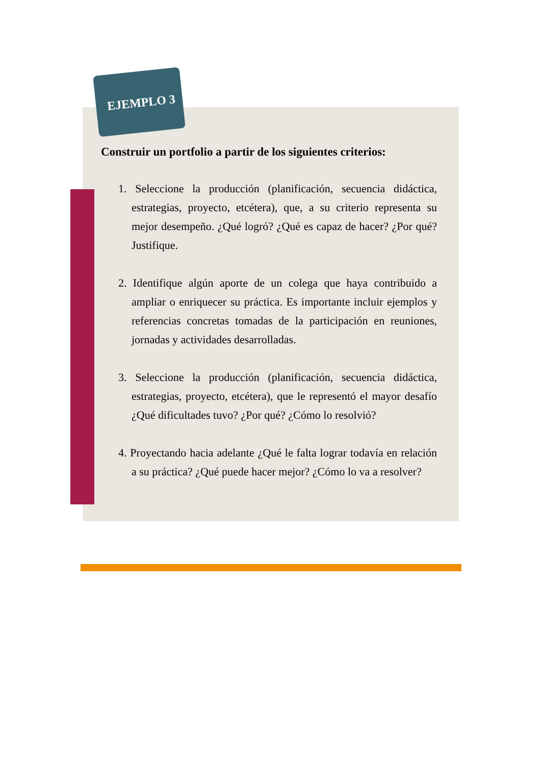EJEMPLO 3
Construir un portfolio a partir de los siguientes criterios:
1. Seleccione la producción (planificación, secuencia didáctica, estrategias, proyecto, etcétera), que, a su criterio representa su mejor desempeño. ¿Qué logró? ¿Qué es capaz de hacer? ¿Por qué? Justifique.
2. Identifique algún aporte de un colega que haya contribuido a ampliar o enriquecer su práctica. Es importante incluir ejemplos y referencias concretas tomadas de la participación en reuniones, jornadas y actividades desarrolladas.
3. Seleccione la producción (planificación, secuencia didáctica, estrategias, proyecto, etcétera), que le representó el mayor desafío ¿Qué dificultades tuvo? ¿Por qué? ¿Cómo lo resolvió?
4. Proyectando hacia adelante ¿Qué le falta lograr todavía en relación a su práctica? ¿Qué puede hacer mejor? ¿Cómo lo va a resolver?